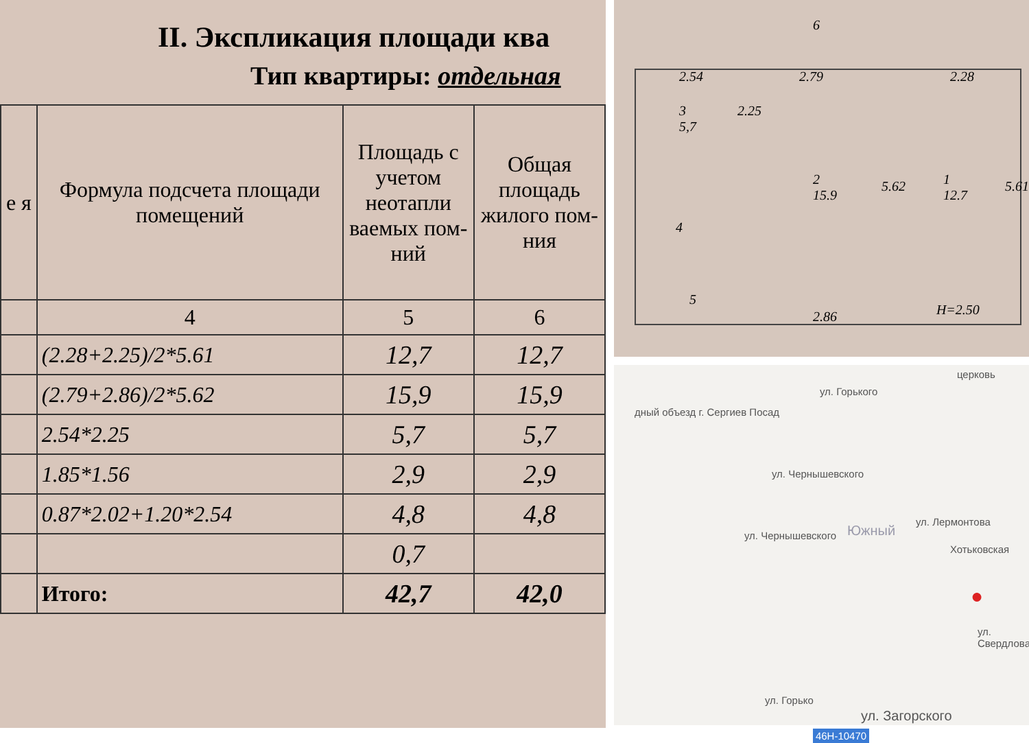II. Экспликация площади ква
Тип квартиры: отдельная
| е я | Формула подсчета площади помещений | Площадь с учетом неотапли ваемых пом-ний | Общая площадь жилого пом-ния |
| --- | --- | --- | --- |
| | 4 | 5 | 6 |
| | (2.28+2.25)/2*5.61 | 12,7 | 12,7 |
| | (2.79+2.86)/2*5.62 | 15,9 | 15,9 |
| | 2.54*2.25 | 5,7 | 5,7 |
| | 1.85*1.56 | 2,9 | 2,9 |
| | 0.87*2.02+1.20*2.54 | 4,8 | 4,8 |
| | | 0,7 | |
| | Итого: | 42,7 | 42,0 |
6
2.54 2.79 2.28
3
5,7
2.25
2
15.9
5.62 1
12.7
5.61
4
5
2.86 H=2.50
церковь
дный объезд г. Сергиев Посад
ул. Горького
ул. Чернышевского
ул. Чернышевского Южный
ул. Лермонтова
Хотьковская
●
ул. Свердлова
ул. Загорского
46Н-10470
ул. Горько